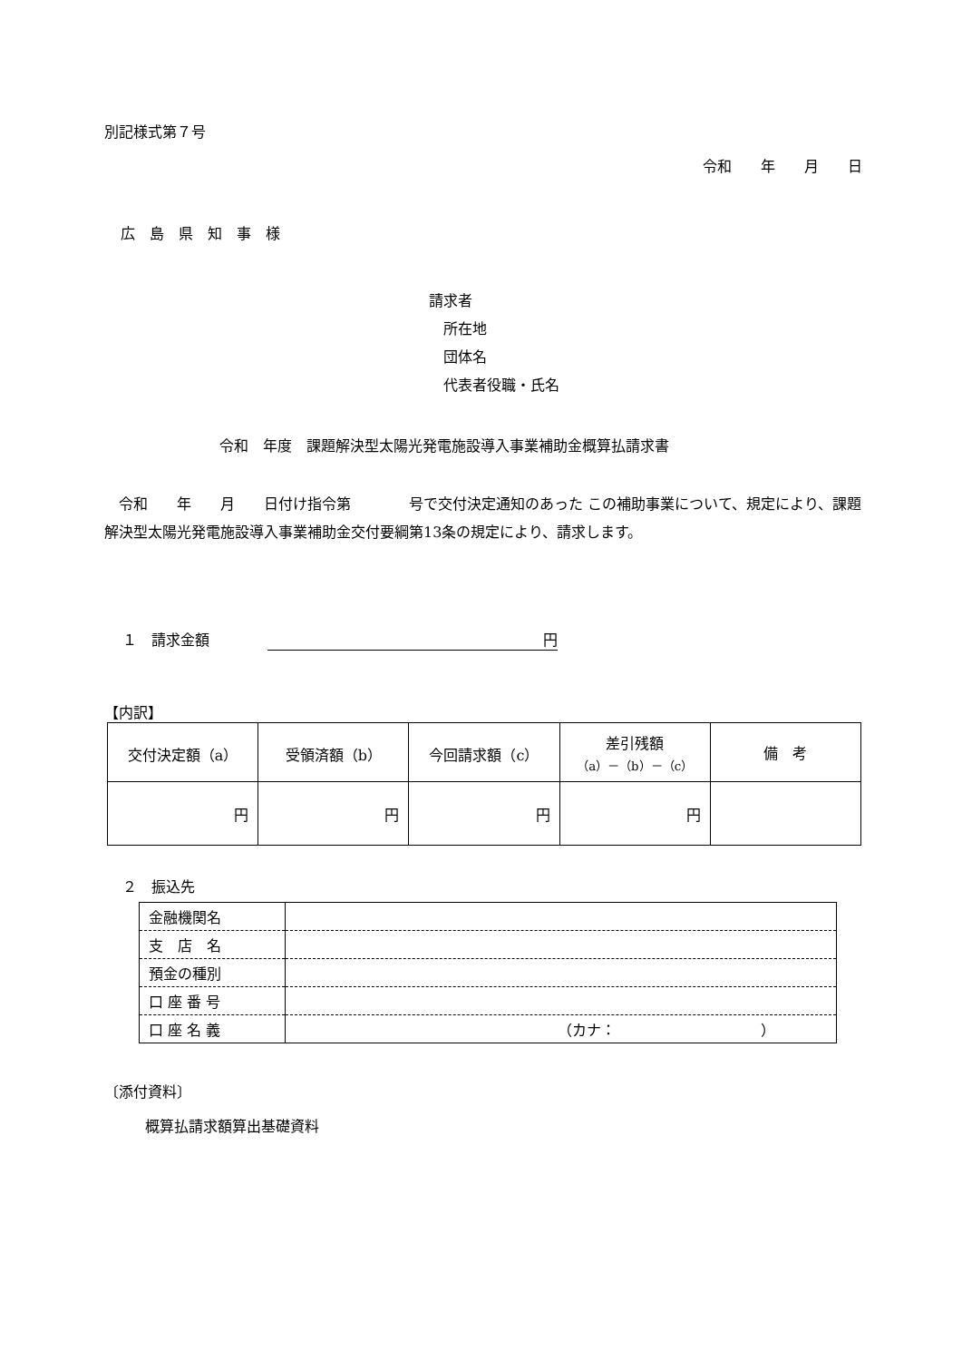別記様式第７号
令和　　年　　月　　日
広　島　県　知　事　様
請求者
　所在地
　団体名
　代表者役職・氏名
令和　年度　課題解決型太陽光発電施設導入事業補助金概算払請求書
　令和　　年　　月　　日付け指令第　　　　号で交付決定通知のあった この補助事業について、規定により、課題解決型太陽光発電施設導入事業補助金交付要綱第13条の規定により、請求します。
１　請求金額　　　　円
【内訳】
| 交付決定額（a） | 受領済額（b） | 今回請求額（c） | 差引残額 （a）－（b）－（c） | 備 考 |
| 円 | 円 | 円 | 円 | |
２　振込先
| 金融機関名 | |
| 支 店 名 | |
| 預金の種別 | |
| 口 座 番 号 | |
| 口 座 名 義 | （カナ： ） |
〔添付資料〕
概算払請求額算出基礎資料